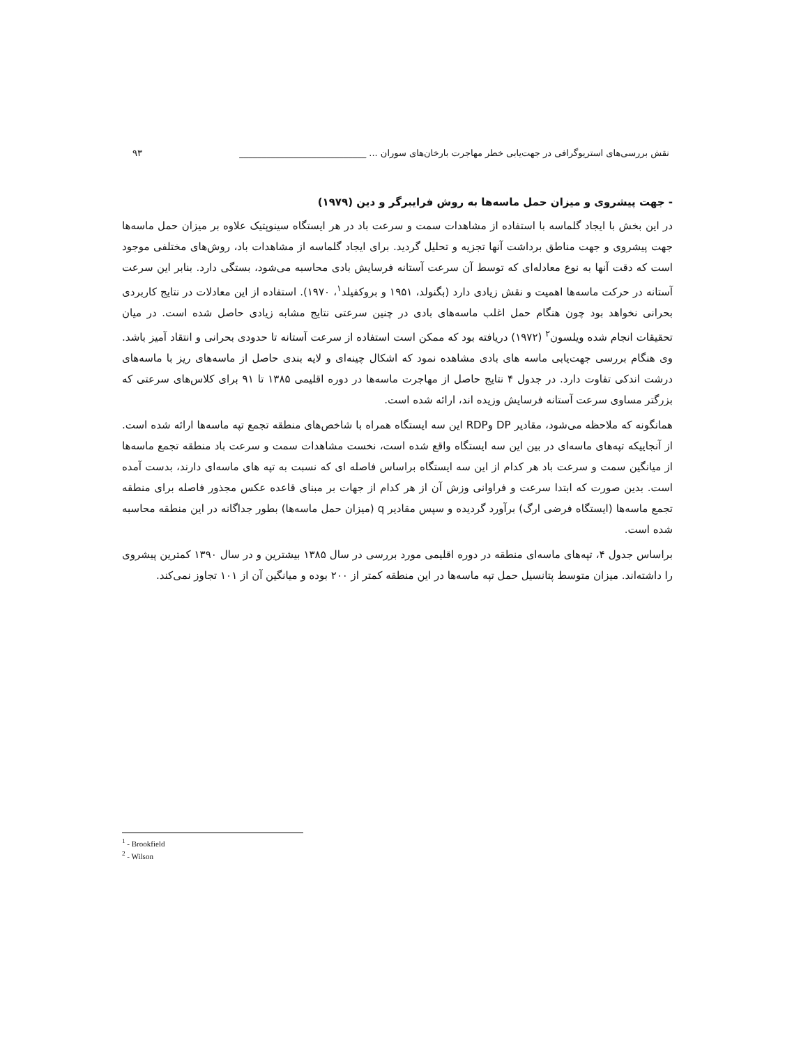نقش بررسی‌های استریوگرافی در جهت‌یابی خطر مهاجرت بارخان‌های سوران ... ____________________________ ۹۳
- جهت پیشروی و میزان حمل ماسه‌ها به روش فرایبرگر و دین (۱۹۷۹)
در این بخش با ایجاد گلماسه با استفاده از مشاهدات سمت و سرعت باد در هر ایستگاه سینوپتیک علاوه بر میزان حمل ماسه‌ها جهت پیشروی و جهت مناطق برداشت آنها تجزیه و تحلیل گردید. برای ایجاد گلماسه از مشاهدات باد، روش‌های مختلفی موجود است که دقت آنها به نوع معادله‌ای که توسط آن سرعت آستانه فرسایش بادی محاسبه می‌شود، بستگی دارد. بنابر این سرعت آستانه در حرکت ماسه‌ها اهمیت و نقش زیادی دارد (بگنولد، ۱۹۵۱ و بروکفیلد<sup>۱</sup>، ۱۹۷۰). استفاده از این معادلات در نتایج کاربردی بحرانی نخواهد بود چون هنگام حمل اغلب ماسه‌های بادی در چنین سرعتی نتایج مشابه زیادی حاصل شده است. در میان تحقیقات انجام شده ویلسون<sup>۲</sup> (۱۹۷۲) دریافته بود که ممکن است استفاده از سرعت آستانه تا حدودی بحرانی و انتقاد آمیز باشد. وی هنگام بررسی جهت‌یابی ماسه های بادی مشاهده نمود که اشکال چینه‌ای و لایه بندی حاصل از ماسه‌های ریز با ماسه‌های درشت اندکی تفاوت دارد. در جدول ۴ نتایج حاصل از مهاجرت ماسه‌ها در دوره اقلیمی ۱۳۸۵ تا ۹۱ برای کلاس‌های سرعتی که بزرگتر مساوی سرعت آستانه فرسایش وزیده اند، ارائه شده است.
همانگونه که ملاحظه می‌شود، مقادیر DP وRDP این سه ایستگاه همراه با شاخص‌های منطقه تجمع تپه ماسه‌ها ارائه شده است. از آنجاییکه تپه‌های ماسه‌ای در بین این سه ایستگاه واقع شده است، نخست مشاهدات سمت و سرعت باد منطقه تجمع ماسه‌ها از میانگین سمت و سرعت باد هر کدام از این سه ایستگاه براساس فاصله ای که نسبت به تپه های ماسه‌ای دارند، بدست آمده است. بدین صورت که ابتدا سرعت و فراوانی وزش آن از هر کدام از جهات بر مبنای قاعده عکس مجذور فاصله برای منطقه تجمع ماسه‌ها (ایستگاه فرضی ارگ) برآورد گردیده و سپس مقادیر q (میزان حمل ماسه‌ها) بطور جداگانه در این منطقه محاسبه شده است.
براساس جدول ۴، تپه‌های ماسه‌ای منطقه در دوره اقلیمی مورد بررسی در سال ۱۳۸۵ بیشترین و در سال ۱۳۹۰ کمترین پیشروی را داشته‌اند. میزان متوسط پتانسیل حمل تپه ماسه‌ها در این منطقه کمتر از ۲۰۰ بوده و میانگین آن از ۱۰۱ تجاوز نمی‌کند.
<sup>1</sup> - Brookfield
<sup>2</sup> - Wilson